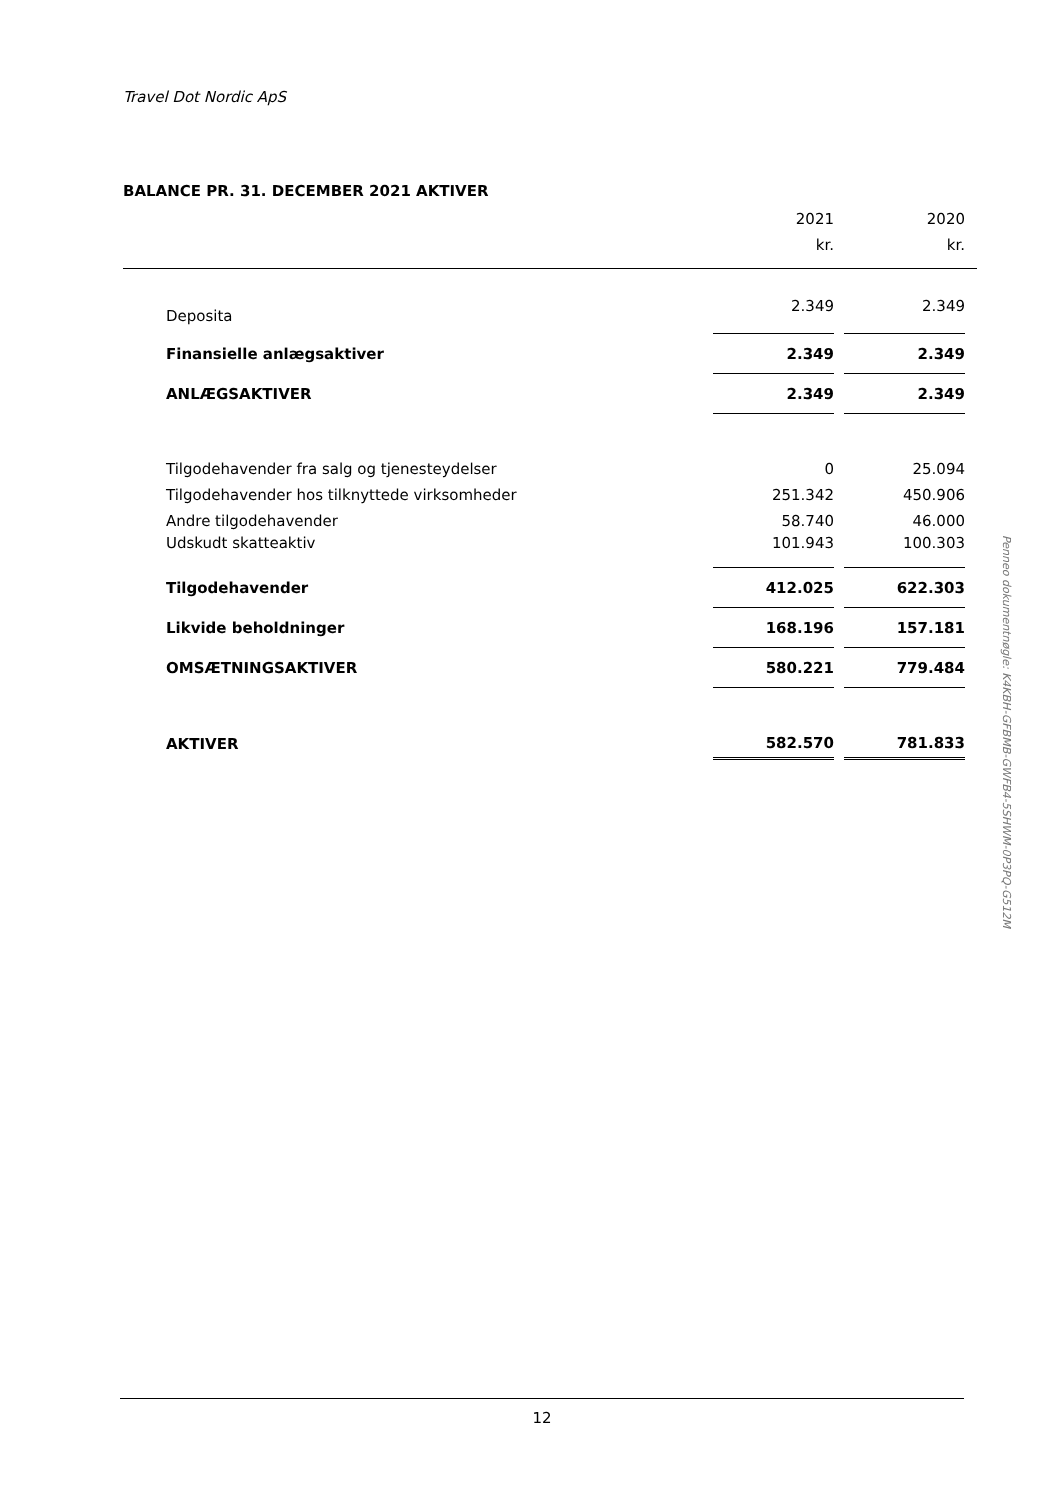Travel Dot Nordic ApS
BALANCE PR. 31. DECEMBER 2021 AKTIVER
| | 2021 | | 2020 | |
| --- | --- | --- | --- | --- |
| | kr. | | kr. | |
| Deposita | 2.349 | | 2.349 | |
| Finansielle anlægsaktiver | 2.349 | | 2.349 | |
| ANLÆGSAKTIVER | 2.349 | | 2.349 | |
| Tilgodehavender fra salg og tjenesteydelser | 0 | | 25.094 | |
| Tilgodehavender hos tilknyttede virksomheder | 251.342 | | 450.906 | |
| Andre tilgodehavender | 58.740 | | 46.000 | |
| Udskudt skatteaktiv | 101.943 | | 100.303 | |
| Tilgodehavender | 412.025 | | 622.303 | |
| Likvide beholdninger | 168.196 | | 157.181 | |
| OMSÆTNINGSAKTIVER | 580.221 | | 779.484 | |
| AKTIVER | 582.570 | | 781.833 | |
12
Penneo dokumentnøgle: K4KBH-GFBMB-GWFB4-5SHWM-0P3PQ-G512M